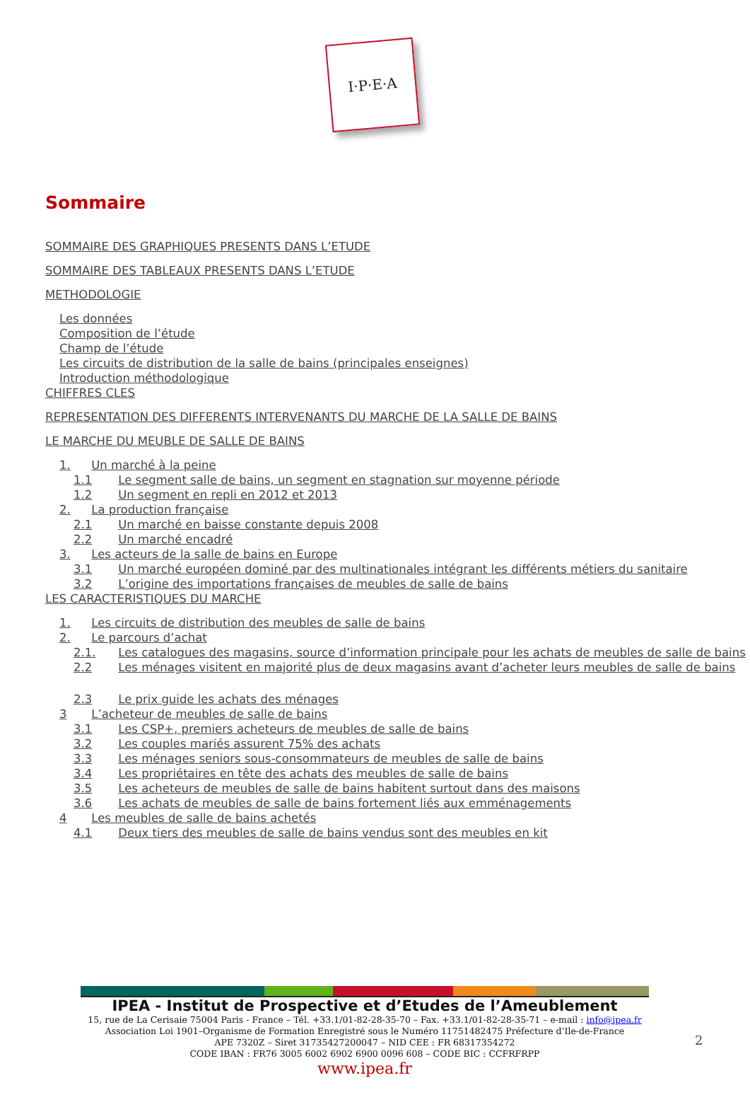I·P·E·A
Sommaire
SOMMAIRE DES GRAPHIQUES PRESENTS DANS L’ETUDE
SOMMAIRE DES TABLEAUX PRESENTS DANS L’ETUDE
METHODOLOGIE
Les données
Composition de l’étude
Champ de l’étude
Les circuits de distribution de la salle de bains (principales enseignes)
Introduction méthodologique
CHIFFRES CLES
REPRESENTATION DES DIFFERENTS INTERVENANTS DU MARCHE DE LA SALLE DE BAINS
LE MARCHE DU MEUBLE DE SALLE DE BAINS
1. Un marché à la peine
1.1 Le segment salle de bains, un segment en stagnation sur moyenne période
1.2 Un segment en repli en 2012 et 2013
2. La production française
2.1 Un marché en baisse constante depuis 2008
2.2 Un marché encadré
3. Les acteurs de la salle de bains en Europe
3.1 Un marché européen dominé par des multinationales intégrant les différents métiers du sanitaire
3.2 L’origine des importations françaises de meubles de salle de bains
LES CARACTERISTIQUES DU MARCHE
1. Les circuits de distribution des meubles de salle de bains
2. Le parcours d’achat
2.1. Les catalogues des magasins, source d’information principale pour les achats de meubles de salle de bains
2.2 Les ménages visitent en majorité plus de deux magasins avant d’acheter leurs meubles de salle de bains
2.3 Le prix guide les achats des ménages
3 L’acheteur de meubles de salle de bains
3.1 Les CSP+, premiers acheteurs de meubles de salle de bains
3.2 Les couples mariés assurent 75% des achats
3.3 Les ménages seniors sous-consommateurs de meubles de salle de bains
3.4 Les propriétaires en tête des achats des meubles de salle de bains
3.5 Les acheteurs de meubles de salle de bains habitent surtout dans des maisons
3.6 Les achats de meubles de salle de bains fortement liés aux emménagements
4 Les meubles de salle de bains achetés
4.1 Deux tiers des meubles de salle de bains vendus sont des meubles en kit
IPEA - Institut de Prospective et d’Etudes de l’Ameublement
15, rue de La Cerisaie 75004 Paris - France – Tél. +33.1/01-82-28-35-70 – Fax. +33.1/01-82-28-35-71 – e-mail : info@ipea.fr
Association Loi 1901–Organisme de Formation Enregistré sous le Numéro 11751482475 Préfecture d’Ile-de-France
APE 7320Z – Siret 31735427200047 – NID CEE : FR 68317354272
CODE IBAN : FR76 3005 6002 6902 6900 0096 608 – CODE BIC : CCFRFRPP
www.ipea.fr
2